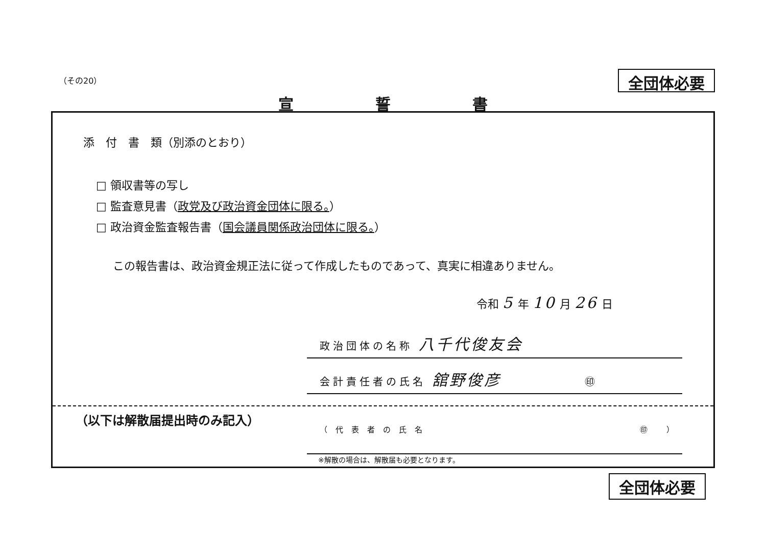（その20）
全団体必要
宣誓書
添　付　書　類（別添のとおり）
□ 領収書等の写し
□ 監査意見書（政党及び政治資金団体に限る。）
□ 政治資金監査報告書（国会議員関係政治団体に限る。）
この報告書は、政治資金規正法に従って作成したものであって、真実に相違ありません。
令和 5 年 10 月 26 日
政治団体の名称 八千代俊友会
会計責任者の氏名 舘野俊彦 ㊞
（以下は解散届提出時のみ記入）
（代表者の氏名 ㊞ ）
※解散の場合は、解散届も必要となります。
全団体必要